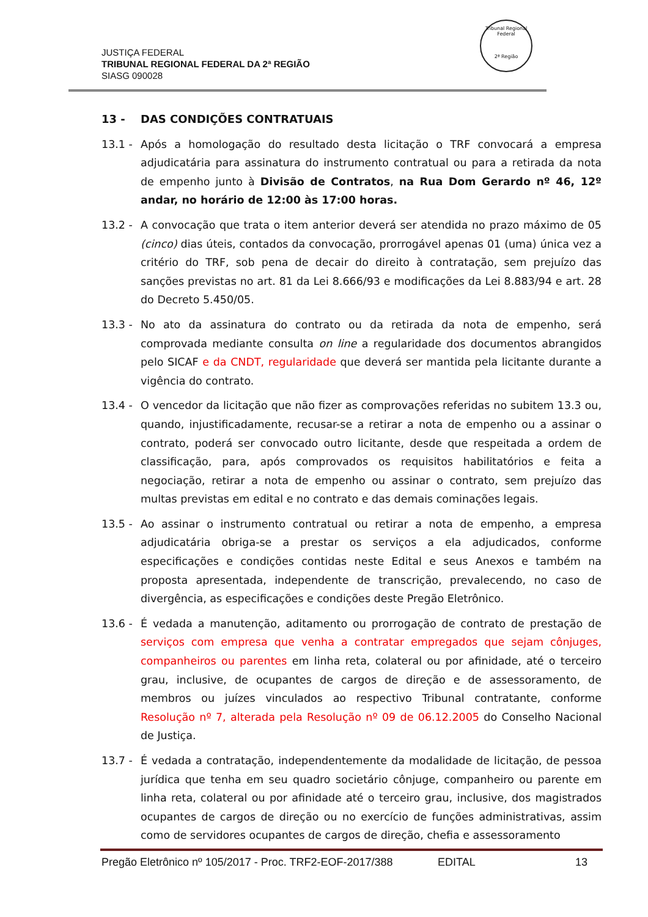JUSTIÇA FEDERAL
TRIBUNAL REGIONAL FEDERAL DA 2ª REGIÃO
SIASG 090028
Tribunal Regional Federal
2ª Região
13 - DAS CONDIÇÕES CONTRATUAIS
13.1 - Após a homologação do resultado desta licitação o TRF convocará a empresa adjudicatária para assinatura do instrumento contratual ou para a retirada da nota de empenho junto à Divisão de Contratos, na Rua Dom Gerardo nº 46, 12º andar, no horário de 12:00 às 17:00 horas.
13.2 - A convocação que trata o item anterior deverá ser atendida no prazo máximo de 05 (cinco) dias úteis, contados da convocação, prorrogável apenas 01 (uma) única vez a critério do TRF, sob pena de decair do direito à contratação, sem prejuízo das sanções previstas no art. 81 da Lei 8.666/93 e modificações da Lei 8.883/94 e art. 28 do Decreto 5.450/05.
13.3 - No ato da assinatura do contrato ou da retirada da nota de empenho, será comprovada mediante consulta on line a regularidade dos documentos abrangidos pelo SICAF e da CNDT, regularidade que deverá ser mantida pela licitante durante a vigência do contrato.
13.4 - O vencedor da licitação que não fizer as comprovações referidas no subitem 13.3 ou, quando, injustificadamente, recusar-se a retirar a nota de empenho ou a assinar o contrato, poderá ser convocado outro licitante, desde que respeitada a ordem de classificação, para, após comprovados os requisitos habilitatórios e feita a negociação, retirar a nota de empenho ou assinar o contrato, sem prejuízo das multas previstas em edital e no contrato e das demais cominações legais.
13.5 - Ao assinar o instrumento contratual ou retirar a nota de empenho, a empresa adjudicatária obriga-se a prestar os serviços a ela adjudicados, conforme especificações e condições contidas neste Edital e seus Anexos e também na proposta apresentada, independente de transcrição, prevalecendo, no caso de divergência, as especificações e condições deste Pregão Eletrônico.
13.6 - É vedada a manutenção, aditamento ou prorrogação de contrato de prestação de serviços com empresa que venha a contratar empregados que sejam cônjuges, companheiros ou parentes em linha reta, colateral ou por afinidade, até o terceiro grau, inclusive, de ocupantes de cargos de direção e de assessoramento, de membros ou juízes vinculados ao respectivo Tribunal contratante, conforme Resolução nº 7, alterada pela Resolução nº 09 de 06.12.2005 do Conselho Nacional de Justiça.
13.7 - É vedada a contratação, independentemente da modalidade de licitação, de pessoa jurídica que tenha em seu quadro societário cônjuge, companheiro ou parente em linha reta, colateral ou por afinidade até o terceiro grau, inclusive, dos magistrados ocupantes de cargos de direção ou no exercício de funções administrativas, assim como de servidores ocupantes de cargos de direção, chefia e assessoramento
Pregão Eletrônico nº 105/2017 - Proc. TRF2-EOF-2017/388 EDITAL 13